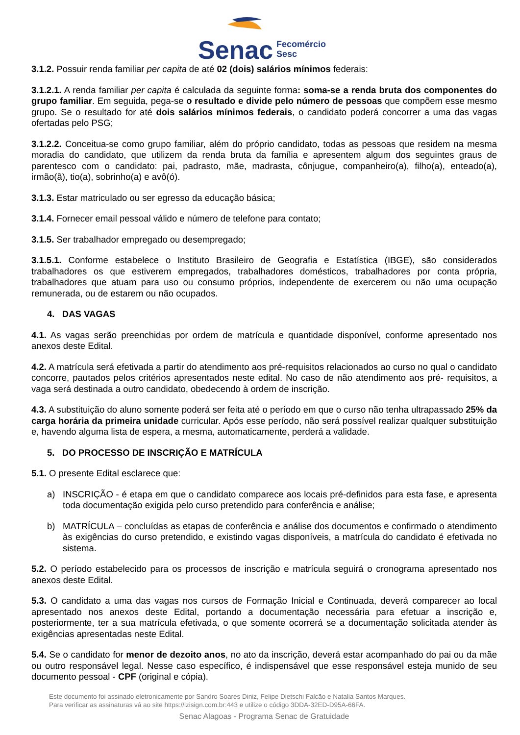Senac
Fecomércio
Sesc
3.1.2. Possuir renda familiar per capita de até 02 (dois) salários mínimos federais:
3.1.2.1. A renda familiar per capita é calculada da seguinte forma: soma-se a renda bruta dos componentes do grupo familiar. Em seguida, pega-se o resultado e divide pelo número de pessoas que compõem esse mesmo grupo. Se o resultado for até dois salários mínimos federais, o candidato poderá concorrer a uma das vagas ofertadas pelo PSG;
3.1.2.2. Conceitua-se como grupo familiar, além do próprio candidato, todas as pessoas que residem na mesma moradia do candidato, que utilizem da renda bruta da família e apresentem algum dos seguintes graus de parentesco com o candidato: pai, padrasto, mãe, madrasta, cônjugue, companheiro(a), filho(a), enteado(a), irmão(ã), tio(a), sobrinho(a) e avô(ó).
3.1.3. Estar matriculado ou ser egresso da educação básica;
3.1.4. Fornecer email pessoal válido e número de telefone para contato;
3.1.5. Ser trabalhador empregado ou desempregado;
3.1.5.1. Conforme estabelece o Instituto Brasileiro de Geografia e Estatística (IBGE), são considerados trabalhadores os que estiverem empregados, trabalhadores domésticos, trabalhadores por conta própria, trabalhadores que atuam para uso ou consumo próprios, independente de exercerem ou não uma ocupação remunerada, ou de estarem ou não ocupados.
4. DAS VAGAS
4.1. As vagas serão preenchidas por ordem de matrícula e quantidade disponível, conforme apresentado nos anexos deste Edital.
4.2. A matrícula será efetivada a partir do atendimento aos pré-requisitos relacionados ao curso no qual o candidato concorre, pautados pelos critérios apresentados neste edital. No caso de não atendimento aos pré- requisitos, a vaga será destinada a outro candidato, obedecendo à ordem de inscrição.
4.3. A substituição do aluno somente poderá ser feita até o período em que o curso não tenha ultrapassado 25% da carga horária da primeira unidade curricular. Após esse período, não será possível realizar qualquer substituição e, havendo alguma lista de espera, a mesma, automaticamente, perderá a validade.
5. DO PROCESSO DE INSCRIÇÃO E MATRÍCULA
5.1. O presente Edital esclarece que:
a) INSCRIÇÃO - é etapa em que o candidato comparece aos locais pré-definidos para esta fase, e apresenta toda documentação exigida pelo curso pretendido para conferência e análise;
b) MATRÍCULA – concluídas as etapas de conferência e análise dos documentos e confirmado o atendimento às exigências do curso pretendido, e existindo vagas disponíveis, a matrícula do candidato é efetivada no sistema.
5.2. O período estabelecido para os processos de inscrição e matrícula seguirá o cronograma apresentado nos anexos deste Edital.
5.3. O candidato a uma das vagas nos cursos de Formação Inicial e Continuada, deverá comparecer ao local apresentado nos anexos deste Edital, portando a documentação necessária para efetuar a inscrição e, posteriormente, ter a sua matrícula efetivada, o que somente ocorrerá se a documentação solicitada atender às exigências apresentadas neste Edital.
5.4. Se o candidato for menor de dezoito anos, no ato da inscrição, deverá estar acompanhado do pai ou da mãe ou outro responsável legal. Nesse caso específico, é indispensável que esse responsável esteja munido de seu documento pessoal - CPF (original e cópia).
Este documento foi assinado eletronicamente por Sandro Soares Diniz, Felipe Dietschi Falcão e Natalia Santos Marques.
Para verificar as assinaturas vá ao site https://izisign.com.br:443 e utilize o código 3DDA-32ED-D95A-66FA.
Senac Alagoas - Programa Senac de Gratuidade